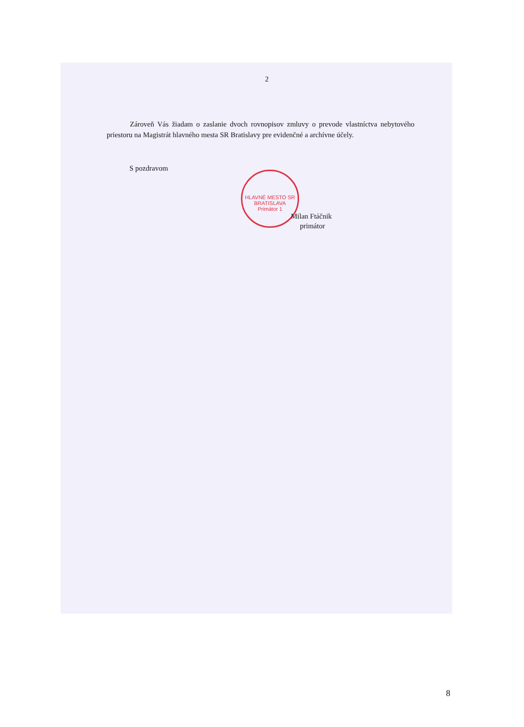HLAVNÉ MESTO SR BRATISLAVA
Primátor 1
2
Zároveň Vás žiadam o zaslanie dvoch rovnopisov zmluvy o prevode vlastníctva nebytového priestoru na Magistrát hlavného mesta SR Bratislavy pre evidenčné a archívne účely.
S pozdravom
Milan Ftáčnik
primátor
8